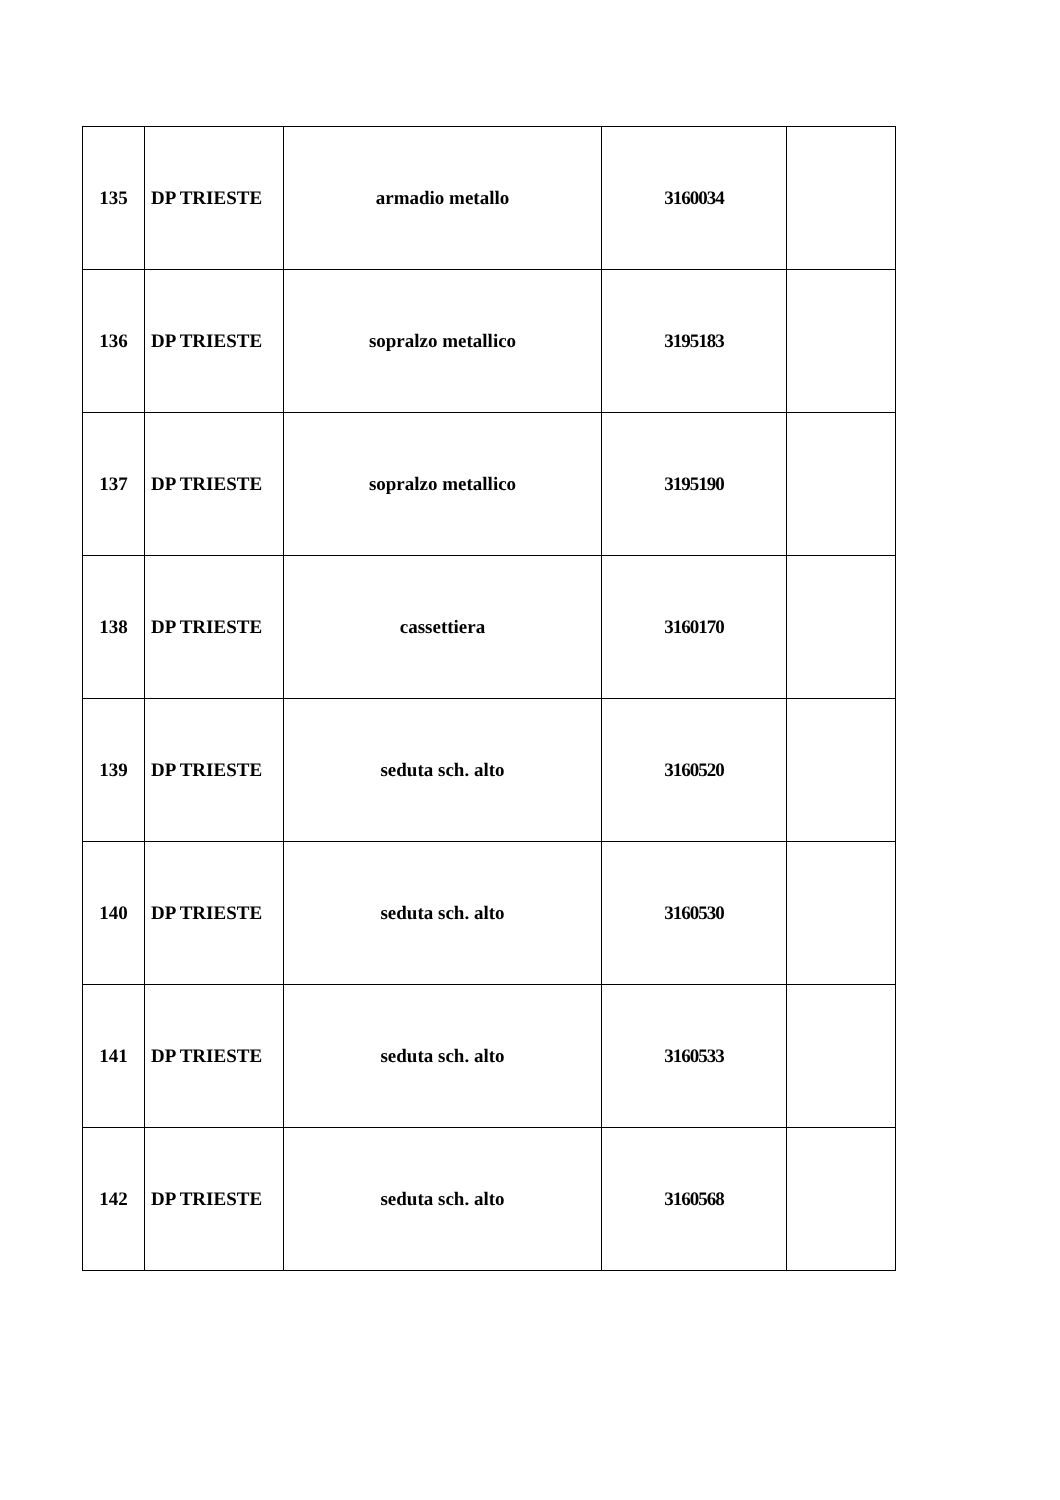| 135 | DP TRIESTE | armadio metallo | 3160034 | |
| 136 | DP TRIESTE | sopralzo metallico | 3195183 | |
| 137 | DP TRIESTE | sopralzo metallico | 3195190 | |
| 138 | DP TRIESTE | cassettiera | 3160170 | |
| 139 | DP TRIESTE | seduta sch. alto | 3160520 | |
| 140 | DP TRIESTE | seduta sch. alto | 3160530 | |
| 141 | DP TRIESTE | seduta sch. alto | 3160533 | |
| 142 | DP TRIESTE | seduta sch. alto | 3160568 | |